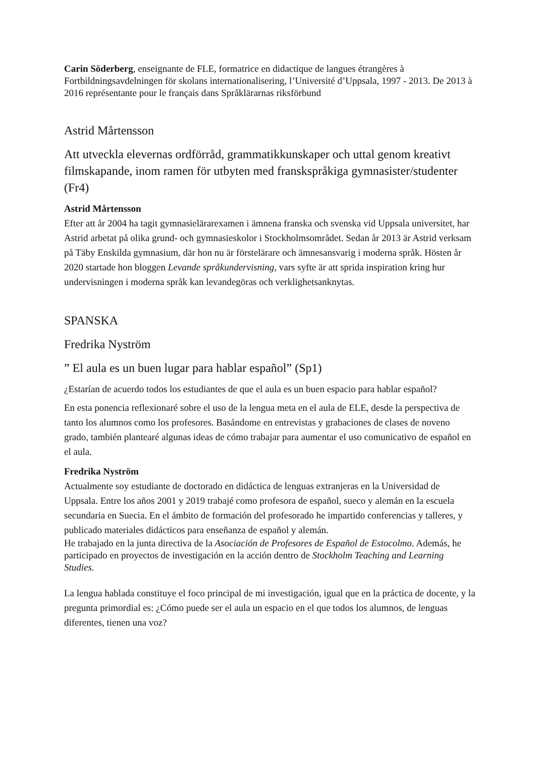Carin Söderberg, enseignante de FLE, formatrice en didactique de langues étrangères à Fortbildningsavdelningen för skolans internationalisering, l’Université d’Uppsala, 1997 - 2013. De 2013 à 2016 représentante pour le français dans Språklärarnas riksförbund
Astrid Mårtensson
Att utveckla elevernas ordförråd, grammatikkunskaper och uttal genom kreativt filmskapande, inom ramen för utbyten med franskspråkiga gymnasister/studenter (Fr4)
Astrid Mårtensson
Efter att år 2004 ha tagit gymnasielärarexamen i ämnena franska och svenska vid Uppsala universitet, har Astrid arbetat på olika grund- och gymnasieskolor i Stockholmsområdet. Sedan år 2013 är Astrid verksam på Täby Enskilda gymnasium, där hon nu är förstelärare och ämnesansvarig i moderna språk. Hösten år 2020 startade hon bloggen Levande språkundervisning, vars syfte är att sprida inspiration kring hur undervisningen i moderna språk kan levandegöras och verklighetsanknytas.
SPANSKA
Fredrika Nyström
” El aula es un buen lugar para hablar español” (Sp1)
¿Estarían de acuerdo todos los estudiantes de que el aula es un buen espacio para hablar español?
En esta ponencia reflexionaré sobre el uso de la lengua meta en el aula de ELE, desde la perspectiva de tanto los alumnos como los profesores. Basándome en entrevistas y grabaciones de clases de noveno grado, también plantearé algunas ideas de cómo trabajar para aumentar el uso comunicativo de español en el aula.
Fredrika Nyström
Actualmente soy estudiante de doctorado en didáctica de lenguas extranjeras en la Universidad de Uppsala. Entre los años 2001 y 2019 trabajé como profesora de español, sueco y alemán en la escuela secundaria en Suecia. En el ámbito de formación del profesorado he impartido conferencias y talleres, y publicado materiales didácticos para enseñanza de español y alemán.
He trabajado en la junta directiva de la Asociación de Profesores de Español de Estocolmo. Además, he participado en proyectos de investigación en la acción dentro de Stockholm Teaching and Learning Studies.
La lengua hablada constituye el foco principal de mi investigación, igual que en la práctica de docente, y la pregunta primordial es: ¿Cómo puede ser el aula un espacio en el que todos los alumnos, de lenguas diferentes, tienen una voz?